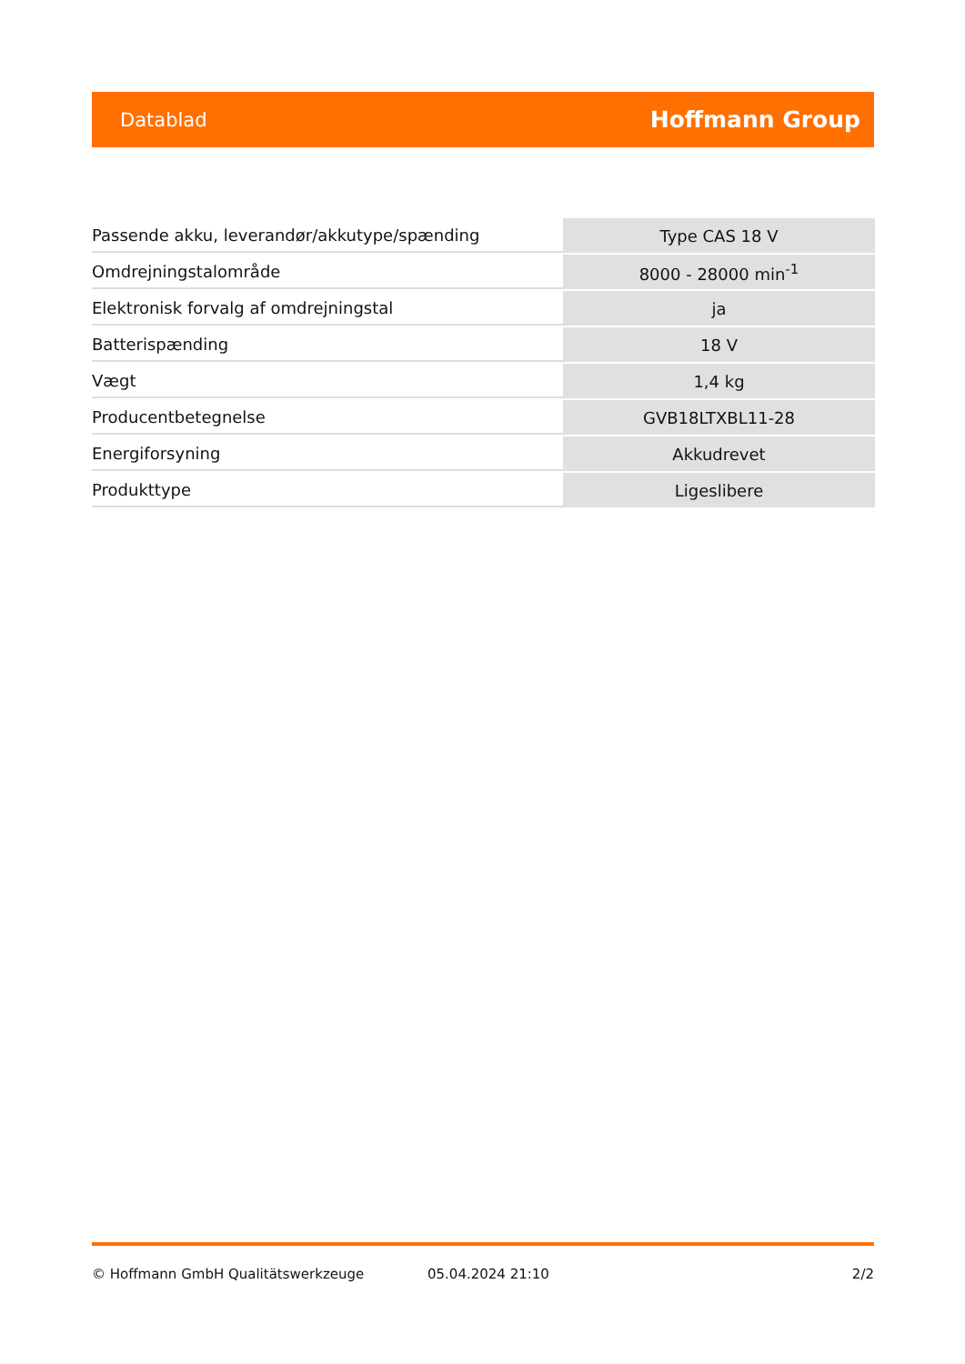Datablad Hoffmann Group
| Passende akku, leverandør/akkutype/spænding | Type CAS 18 V |
| Omdrejningstalområde | 8000 - 28000 min<sup>-1</sup> |
| Elektronisk forvalg af omdrejningstal | ja |
| Batterispænding | 18 V |
| Vægt | 1,4 kg |
| Producentbetegnelse | GVB18LTXBL11-28 |
| Energiforsyning | Akkudrevet |
| Produkttype | Ligeslibere |
© Hoffmann GmbH Qualitätswerkzeuge 05.04.2024 21:10 2/2